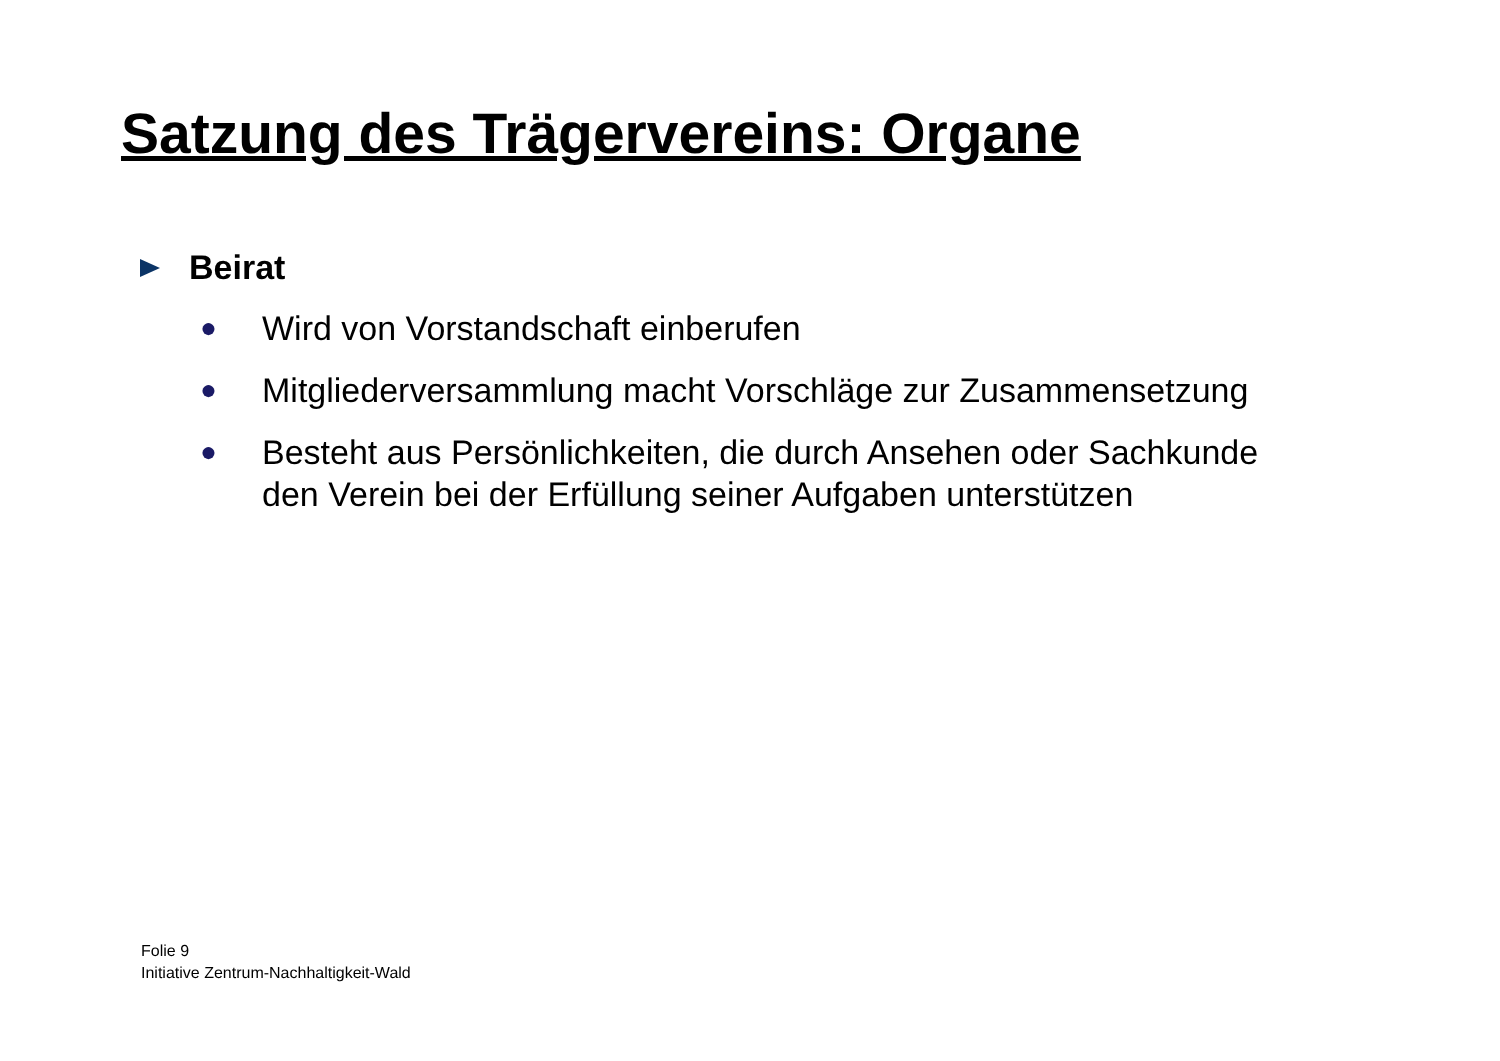Satzung des Trägervereins: Organe
Beirat
● Wird von Vorstandschaft einberufen
● Mitgliederversammlung macht Vorschläge zur Zusammensetzung
● Besteht aus Persönlichkeiten, die durch Ansehen oder Sachkunde
den Verein bei der Erfüllung seiner Aufgaben unterstützen
Folie 9
Initiative Zentrum-Nachhaltigkeit-Wald